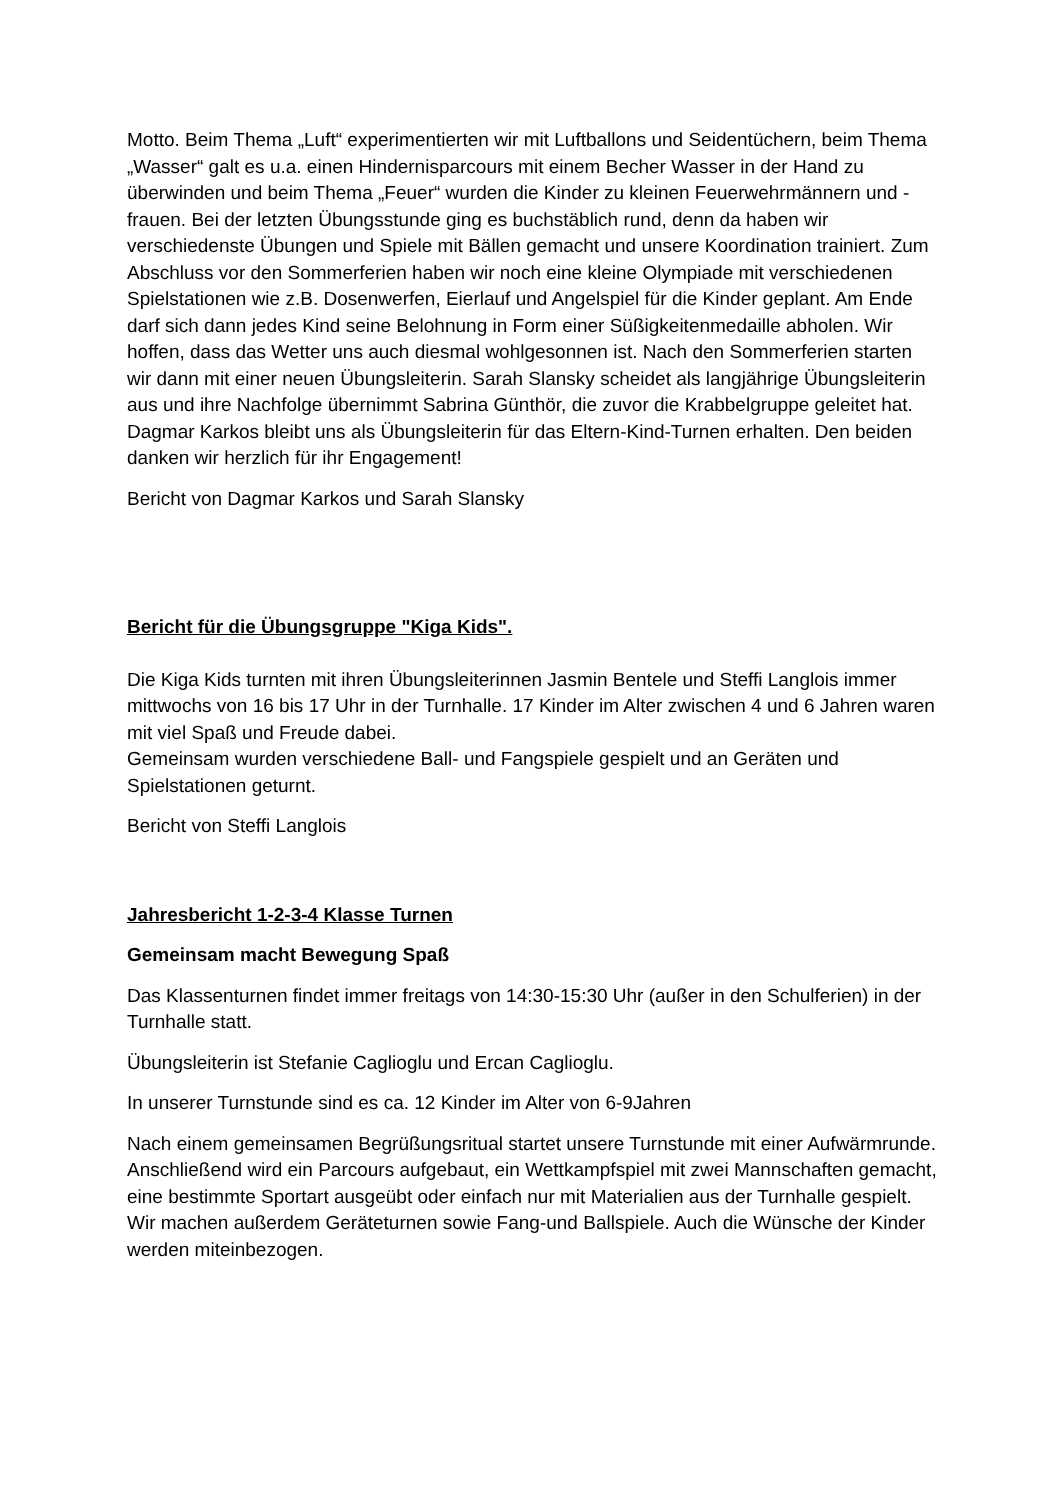Motto. Beim Thema „Luft“ experimentierten wir mit Luftballons und Seidentüchern, beim Thema „Wasser“ galt es u.a. einen Hindernisparcours mit einem Becher Wasser in der Hand zu überwinden und beim Thema „Feuer“ wurden die Kinder zu kleinen Feuerwehrmännern und -frauen. Bei der letzten Übungsstunde ging es buchstäblich rund, denn da haben wir verschiedenste Übungen und Spiele mit Bällen gemacht und unsere Koordination trainiert. Zum Abschluss vor den Sommerferien haben wir noch eine kleine Olympiade mit verschiedenen Spielstationen wie z.B. Dosenwerfen, Eierlauf und Angelspiel für die Kinder geplant. Am Ende darf sich dann jedes Kind seine Belohnung in Form einer Süßigkeitenmedaille abholen. Wir hoffen, dass das Wetter uns auch diesmal wohlgesonnen ist. Nach den Sommerferien starten wir dann mit einer neuen Übungsleiterin. Sarah Slansky scheidet als langjährige Übungsleiterin aus und ihre Nachfolge übernimmt Sabrina Günthör, die zuvor die Krabbelgruppe geleitet hat. Dagmar Karkos bleibt uns als Übungsleiterin für das Eltern-Kind-Turnen erhalten. Den beiden danken wir herzlich für ihr Engagement!
Bericht von Dagmar Karkos und Sarah Slansky
Bericht für die Übungsgruppe "Kiga Kids".
Die Kiga Kids turnten mit ihren Übungsleiterinnen Jasmin Bentele und Steffi Langlois immer mittwochs von 16 bis 17 Uhr in der Turnhalle. 17 Kinder im Alter zwischen 4 und 6 Jahren waren mit viel Spaß und Freude dabei.
Gemeinsam wurden verschiedene Ball- und Fangspiele gespielt und an Geräten und Spielstationen geturnt.
Bericht von Steffi Langlois
Jahresbericht 1-2-3-4 Klasse Turnen
Gemeinsam macht Bewegung Spaß
Das Klassenturnen findet immer freitags von 14:30-15:30 Uhr (außer in den Schulferien) in der Turnhalle statt.
Übungsleiterin ist Stefanie Caglioglu und Ercan Caglioglu.
In unserer Turnstunde sind es ca. 12 Kinder im Alter von 6-9Jahren
Nach einem gemeinsamen Begrüßungsritual startet unsere Turnstunde mit einer Aufwärmrunde. Anschließend wird ein Parcours aufgebaut, ein Wettkampfspiel mit zwei Mannschaften gemacht, eine bestimmte Sportart ausgeübt oder einfach nur mit Materialien aus der Turnhalle gespielt. Wir machen außerdem Geräteturnen sowie Fang-und Ballspiele. Auch die Wünsche der Kinder werden miteinbezogen.